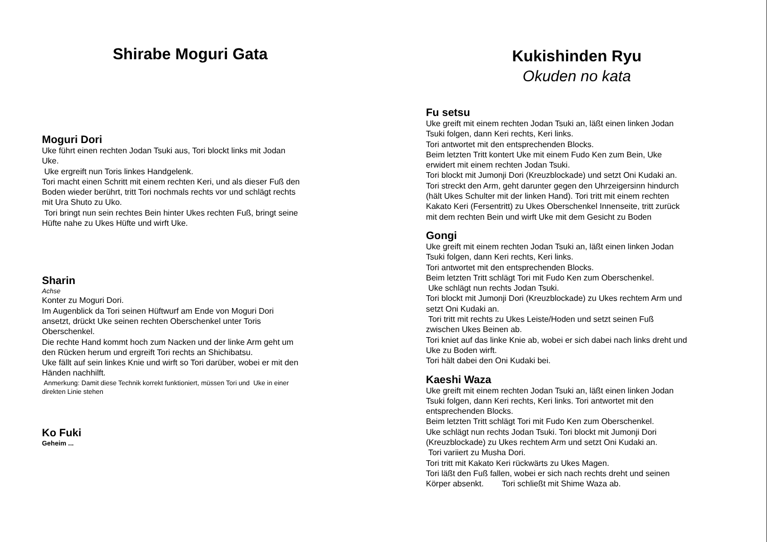Shirabe Moguri Gata
Moguri Dori
Uke führt einen rechten Jodan Tsuki aus, Tori blockt links mit Jodan
Uke.
Uke ergreift nun Toris linkes Handgelenk.
Tori macht einen Schritt mit einem rechten Keri, und als dieser Fuß den
Boden wieder berührt, tritt Tori nochmals rechts vor und schlägt rechts
mit Ura Shuto zu Uko.
Tori bringt nun sein rechtes Bein hinter Ukes rechten Fuß, bringt seine
Hüfte nahe zu Ukes Hüfte und wirft Uke.
Sharin
Achse
Konter zu Moguri Dori.
Im Augenblick da Tori seinen Hüftwurf am Ende von Moguri Dori
ansetzt, drückt Uke seinen rechten Oberschenkel unter Toris
Oberschenkel.
Die rechte Hand kommt hoch zum Nacken und der linke Arm geht um
den Rücken herum und ergreift Tori rechts an Shichibatsu.
Uke fällt auf sein linkes Knie und wirft so Tori darüber, wobei er mit den
Händen nachhilft.
Anmerkung: Damit diese Technik korrekt funktioniert, müssen Tori und Uke in einer
direkten Linie stehen
Ko Fuki
Geheim ...
Kukishinden Ryu
Okuden no kata
Fu setsu
Uke greift mit einem rechten Jodan Tsuki an, läßt einen linken Jodan
Tsuki folgen, dann Keri rechts, Keri links.
Tori antwortet mit den entsprechenden Blocks.
Beim letzten Tritt kontert Uke mit einem Fudo Ken zum Bein, Uke
erwidert mit einem rechten Jodan Tsuki.
Tori blockt mit Jumonji Dori (Kreuzblockade) und setzt Oni Kudaki an.
Tori streckt den Arm, geht darunter gegen den Uhrzeigersinn hindurch
(hält Ukes Schulter mit der linken Hand). Tori tritt mit einem rechten
Kakato Keri (Fersentritt) zu Ukes Oberschenkel Innenseite, tritt zurück
mit dem rechten Bein und wirft Uke mit dem Gesicht zu Boden
Gongi
Uke greift mit einem rechten Jodan Tsuki an, läßt einen linken Jodan
Tsuki folgen, dann Keri rechts, Keri links.
Tori antwortet mit den entsprechenden Blocks.
Beim letzten Tritt schlägt Tori mit Fudo Ken zum Oberschenkel.
Uke schlägt nun rechts Jodan Tsuki.
Tori blockt mit Jumonji Dori (Kreuzblockade) zu Ukes rechtem Arm und
setzt Oni Kudaki an.
Tori tritt mit rechts zu Ukes Leiste/Hoden und setzt seinen Fuß
zwischen Ukes Beinen ab.
Tori kniet auf das linke Knie ab, wobei er sich dabei nach links dreht und
Uke zu Boden wirft.
Tori hält dabei den Oni Kudaki bei.
Kaeshi Waza
Uke greift mit einem rechten Jodan Tsuki an, läßt einen linken Jodan
Tsuki folgen, dann Keri rechts, Keri links. Tori antwortet mit den
entsprechenden Blocks.
Beim letzten Tritt schlägt Tori mit Fudo Ken zum Oberschenkel.
Uke schlägt nun rechts Jodan Tsuki. Tori blockt mit Jumonji Dori
(Kreuzblockade) zu Ukes rechtem Arm und setzt Oni Kudaki an.
Tori variiert zu Musha Dori.
Tori tritt mit Kakato Keri rückwärts zu Ukes Magen.
Tori läßt den Fuß fallen, wobei er sich nach rechts dreht und seinen
Körper absenkt. Tori schließt mit Shime Waza ab.